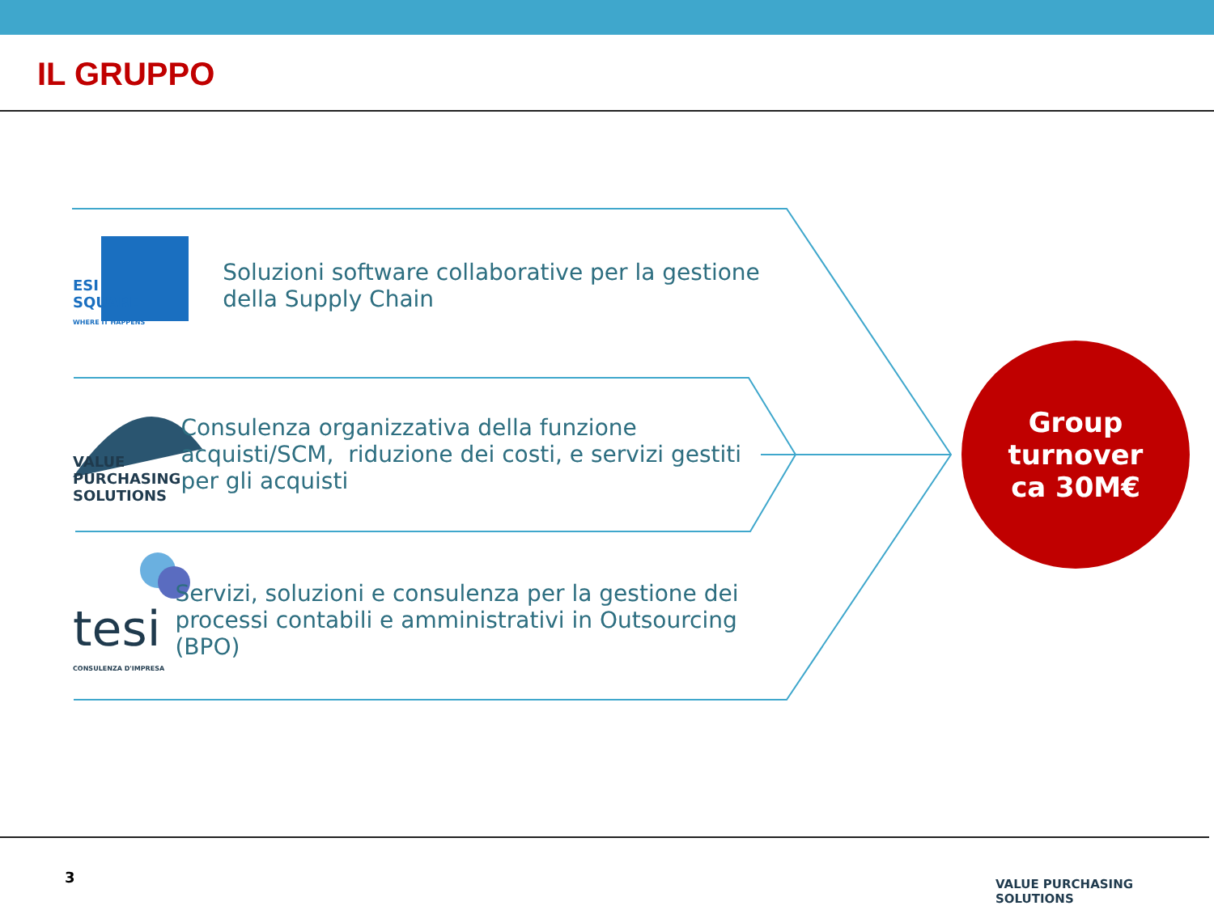IL GRUPPO
ESI
SQUARE
WHERE IT HAPPENS
Soluzioni software collaborative per la gestione della Supply Chain
VALUE PURCHASING SOLUTIONS
Consulenza organizzativa della funzione acquisti/SCM, riduzione dei costi, e servizi gestiti per gli acquisti
tesi
CONSULENZA D'IMPRESA
Servizi, soluzioni e consulenza per la gestione dei processi contabili e amministrativi in Outsourcing (BPO)
Group
turnover
ca 30M€
3 VALUE PURCHASING SOLUTIONS